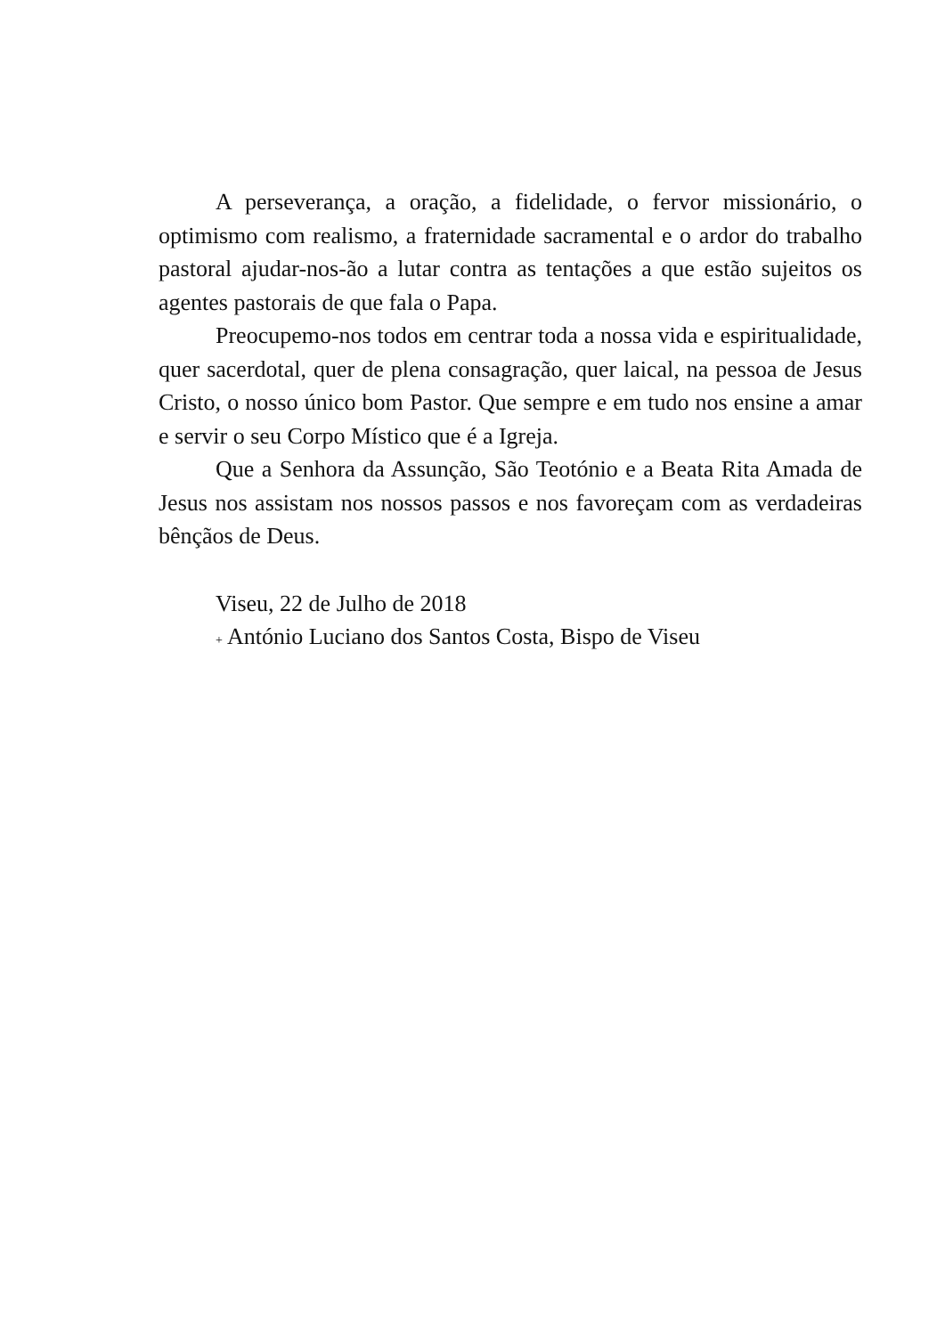A perseverança, a oração, a fidelidade, o fervor missionário, o optimismo com realismo, a fraternidade sacramental e o ardor do trabalho pastoral ajudar-nos-ão a lutar contra as tentações a que estão sujeitos os agentes pastorais de que fala o Papa.
Preocupemo-nos todos em centrar toda a nossa vida e espiritualidade, quer sacerdotal, quer de plena consagração, quer laical, na pessoa de Jesus Cristo, o nosso único bom Pastor. Que sempre e em tudo nos ensine a amar e servir o seu Corpo Místico que é a Igreja.
Que a Senhora da Assunção, São Teotónio e a Beata Rita Amada de Jesus nos assistam nos nossos passos e nos favoreçam com as verdadeiras bênçãos de Deus.
Viseu, 22 de Julho de 2018
+ António Luciano dos Santos Costa, Bispo de Viseu